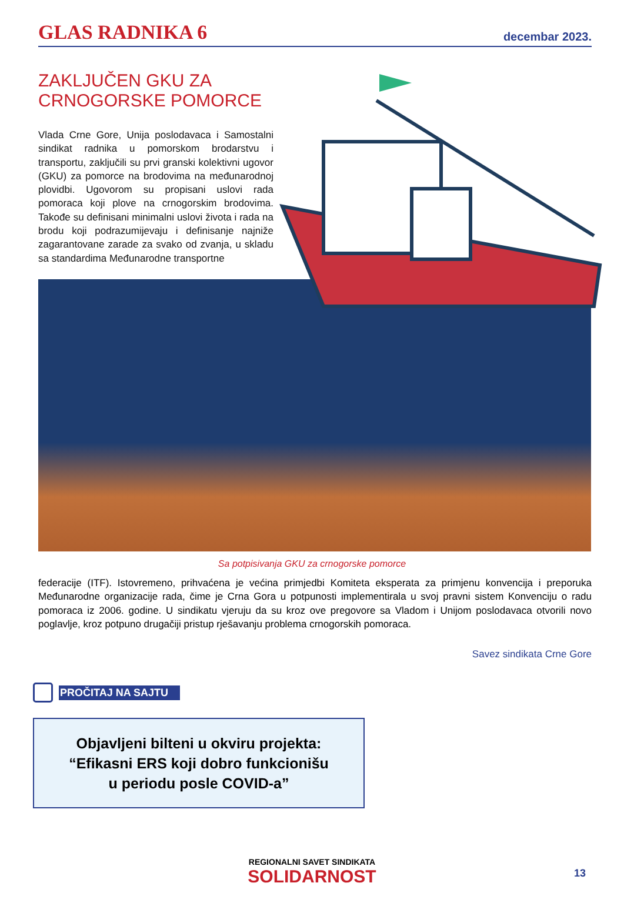GLAS RADNIKA 6
decembar 2023.
ZAKLJUČEN GKU ZA CRNOGORSKE POMORCE
Vlada Crne Gore, Unija poslodavaca i Samostalni sindikat radnika u pomorskom brodarstvu i transportu, zaključili su prvi granski kolektivni ugovor (GKU) za pomorce na brodovima na međunarodnoj plovidbi. Ugovorom su propisani uslovi rada pomoraca koji plove na crnogorskim brodovima. Takođe su definisani minimalni uslovi života i rada na brodu koji podrazumijevaju i definisanje najniže zagarantovane zarade za svako od zvanja, u skladu sa standardima Međunarodne transportne
Sa potpisivanja GKU za crnogorske pomorce
federacije (ITF). Istovremeno, prihvaćena je većina primjedbi Komiteta eksperata za primjenu konvencija i preporuka Međunarodne organizacije rada, čime je Crna Gora u potpunosti implementirala u svoj pravni sistem Konvenciju o radu pomoraca iz 2006. godine. U sindikatu vjeruju da su kroz ove pregovore sa Vladom i Unijom poslodavaca otvorili novo poglavlje, kroz potpuno drugačiji pristup rješavanju problema crnogorskih pomoraca.
Savez sindikata Crne Gore
PROČITAJ NA SAJTU
Objavljeni bilteni u okviru projekta:
“Efikasni ERS koji dobro funkcionišu
u periodu posle COVID-a”
REGIONALNI SAVET SINDIKATA
SOLIDARNOST
13